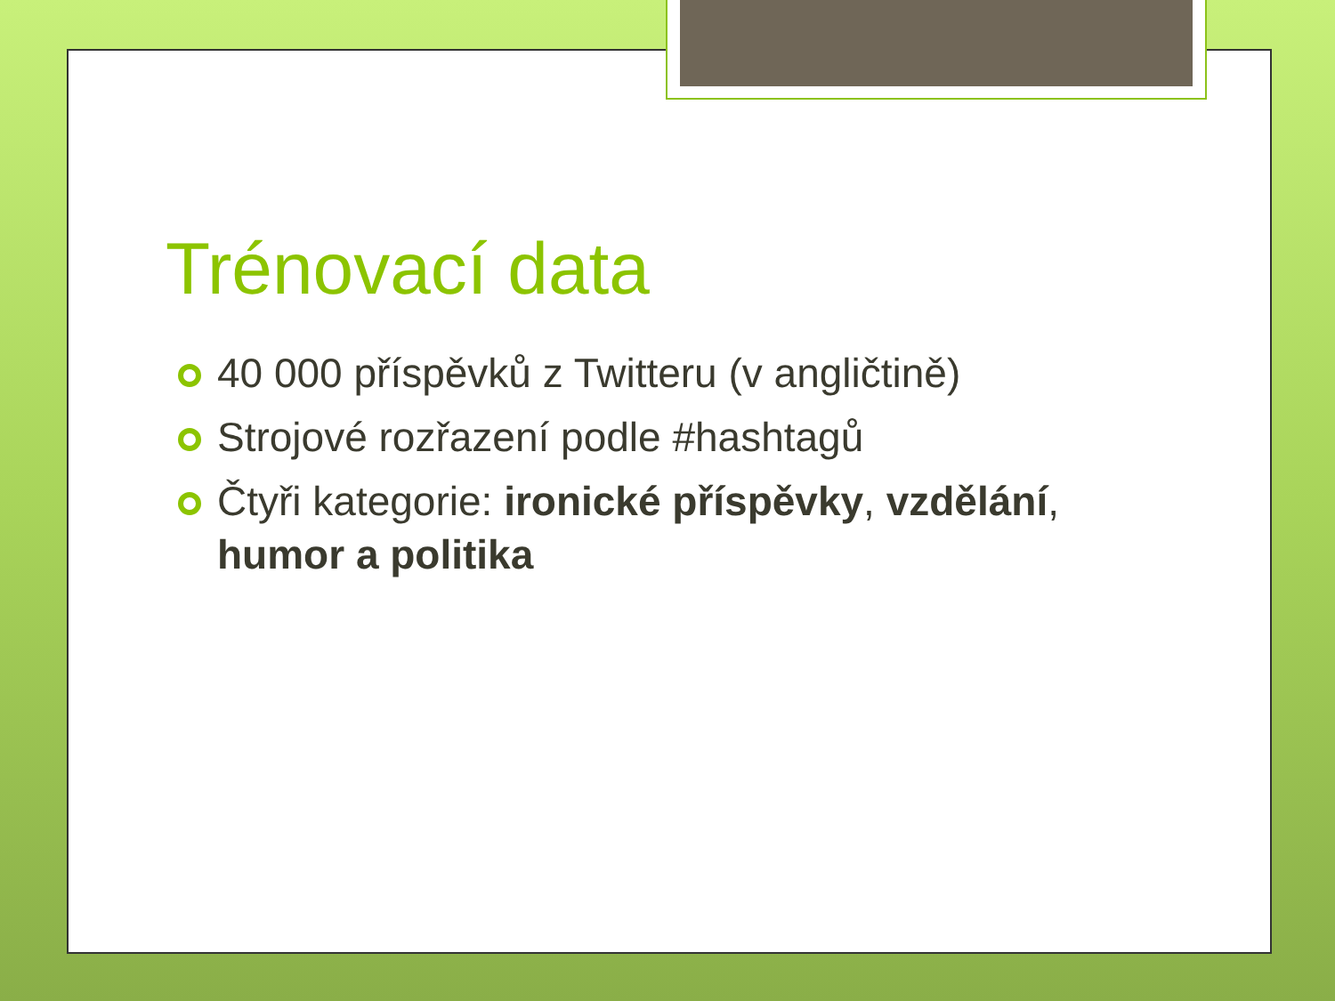Trénovací data
40 000 příspěvků z Twitteru (v angličtině)
Strojové rozřazení podle #hashtagů
Čtyři kategorie: ironické příspěvky, vzdělání, humor a politika